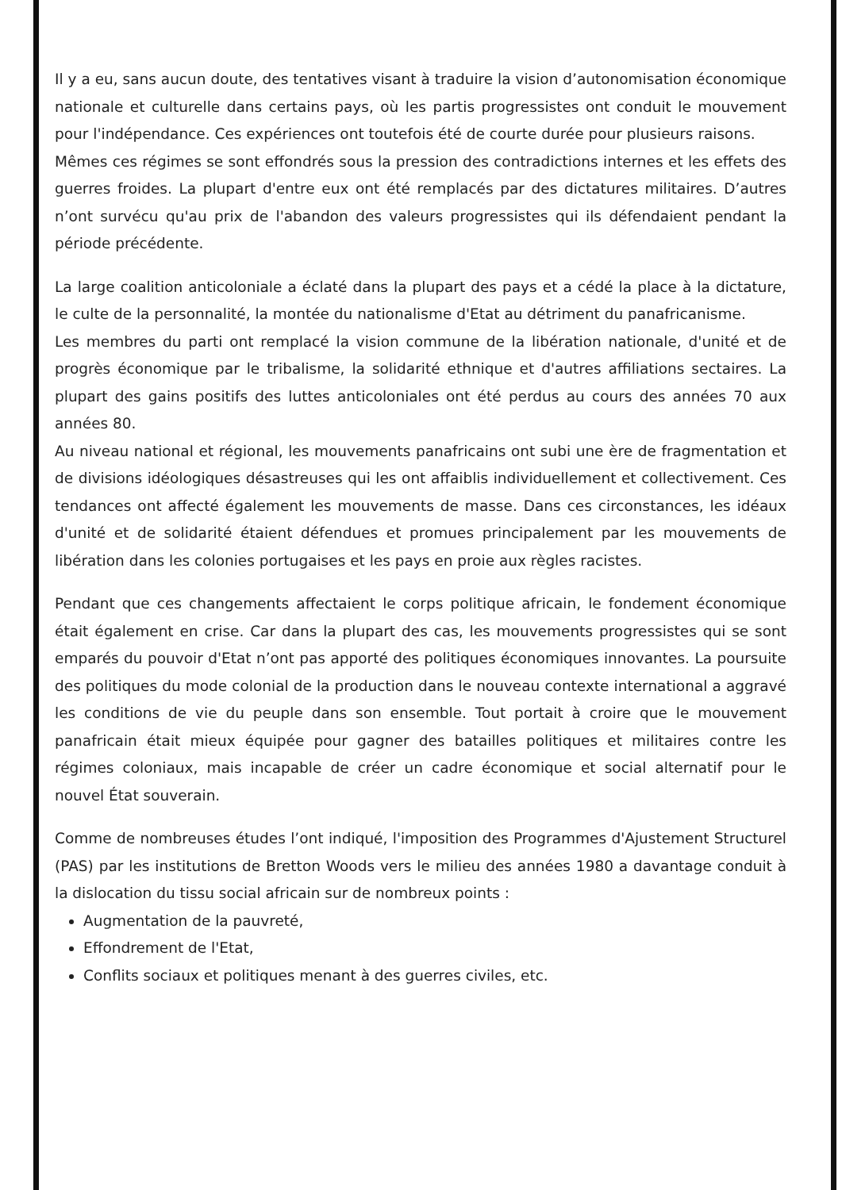Il y a eu, sans aucun doute, des tentatives visant à traduire la vision d’autonomisation économique nationale et culturelle dans certains pays, où les partis progressistes ont conduit le mouvement pour l'indépendance. Ces expériences ont toutefois été de courte durée pour plusieurs raisons.
Mêmes ces régimes se sont effondrés sous la pression des contradictions internes et les effets des guerres froides. La plupart d'entre eux ont été remplacés par des dictatures militaires. D’autres n’ont survécu qu'au prix de l'abandon des valeurs progressistes qui ils défendaient pendant la période précédente.
La large coalition anticoloniale a éclaté dans la plupart des pays et a cédé la place à la dictature, le culte de la personnalité, la montée du nationalisme d'Etat au détriment du panafricanisme.
Les membres du parti ont remplacé la vision commune de la libération nationale, d'unité et de progrès économique par le tribalisme, la solidarité ethnique et d'autres affiliations sectaires. La plupart des gains positifs des luttes anticoloniales ont été perdus au cours des années 70 aux années 80.
Au niveau national et régional, les mouvements panafricains ont subi une ère de fragmentation et de divisions idéologiques désastreuses qui les ont affaiblis individuellement et collectivement. Ces tendances ont affecté également les mouvements de masse. Dans ces circonstances, les idéaux d'unité et de solidarité étaient défendues et promues principalement par les mouvements de libération dans les colonies portugaises et les pays en proie aux règles racistes.
Pendant que ces changements affectaient le corps politique africain, le fondement économique était également en crise. Car dans la plupart des cas, les mouvements progressistes qui se sont emparés du pouvoir d'Etat n’ont pas apporté des politiques économiques innovantes. La poursuite des politiques du mode colonial de la production dans le nouveau contexte international a aggravé les conditions de vie du peuple dans son ensemble. Tout portait à croire que le mouvement panafricain était mieux équipée pour gagner des batailles politiques et militaires contre les régimes coloniaux, mais incapable de créer un cadre économique et social alternatif pour le nouvel État souverain.
Comme de nombreuses études l’ont indiqué, l'imposition des Programmes d'Ajustement Structurel (PAS) par les institutions de Bretton Woods vers le milieu des années 1980 a davantage conduit à la dislocation du tissu social africain sur de nombreux points :
Augmentation de la pauvreté,
Effondrement de l'Etat,
Conflits sociaux et politiques menant à des guerres civiles, etc.